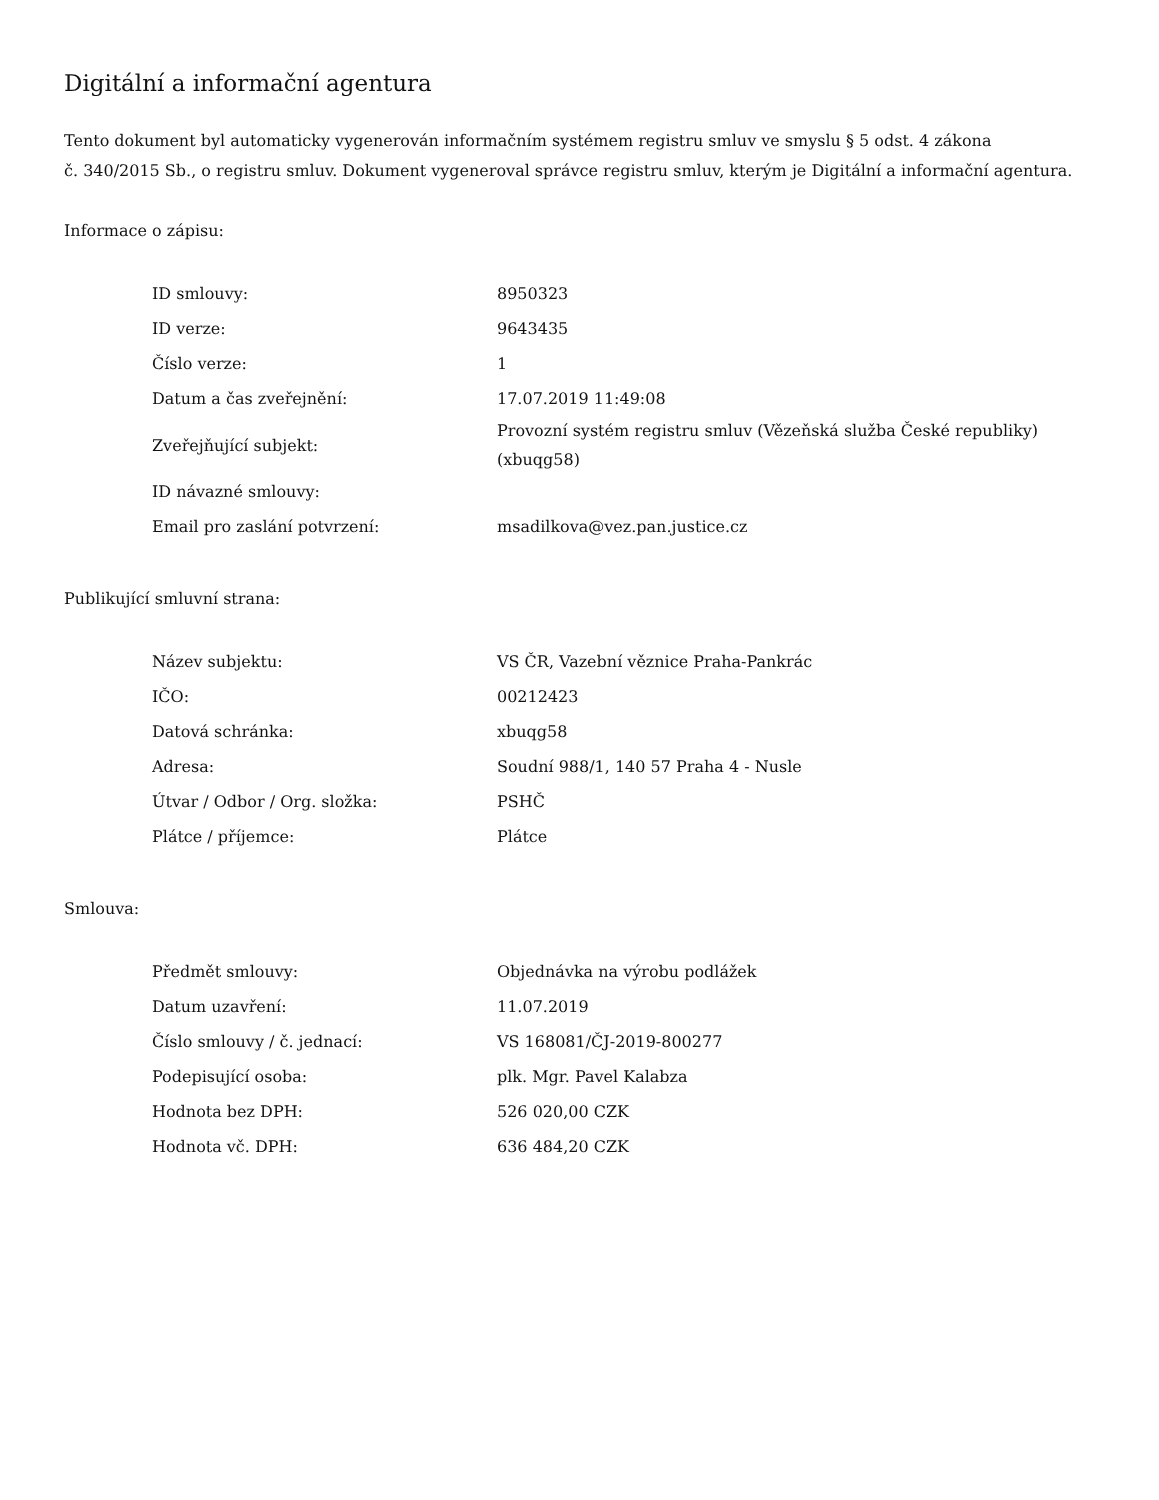Digitální a informační agentura
Tento dokument byl automaticky vygenerován informačním systémem registru smluv ve smyslu § 5 odst. 4 zákona
č. 340/2015 Sb., o registru smluv. Dokument vygeneroval správce registru smluv, kterým je Digitální a informační agentura.
Informace o zápisu:
| ID smlouvy: | 8950323 |
| ID verze: | 9643435 |
| Číslo verze: | 1 |
| Datum a čas zveřejnění: | 17.07.2019 11:49:08 |
| Zveřejňující subjekt: | Provozní systém registru smluv (Vězeňská služba České republiky) (xbuqg58) |
| ID návazné smlouvy: | |
| Email pro zaslání potvrzení: | msadilkova@vez.pan.justice.cz |
Publikující smluvní strana:
| Název subjektu: | VS ČR, Vazební věznice Praha-Pankrác |
| IČO: | 00212423 |
| Datová schránka: | xbuqg58 |
| Adresa: | Soudní 988/1, 140 57 Praha 4 - Nusle |
| Útvar / Odbor / Org. složka: | PSHČ |
| Plátce / příjemce: | Plátce |
Smlouva:
| Předmět smlouvy: | Objednávka na výrobu podlážek |
| Datum uzavření: | 11.07.2019 |
| Číslo smlouvy / č. jednací: | VS 168081/ČJ-2019-800277 |
| Podepisující osoba: | plk. Mgr. Pavel Kalabza |
| Hodnota bez DPH: | 526 020,00 CZK |
| Hodnota vč. DPH: | 636 484,20 CZK |